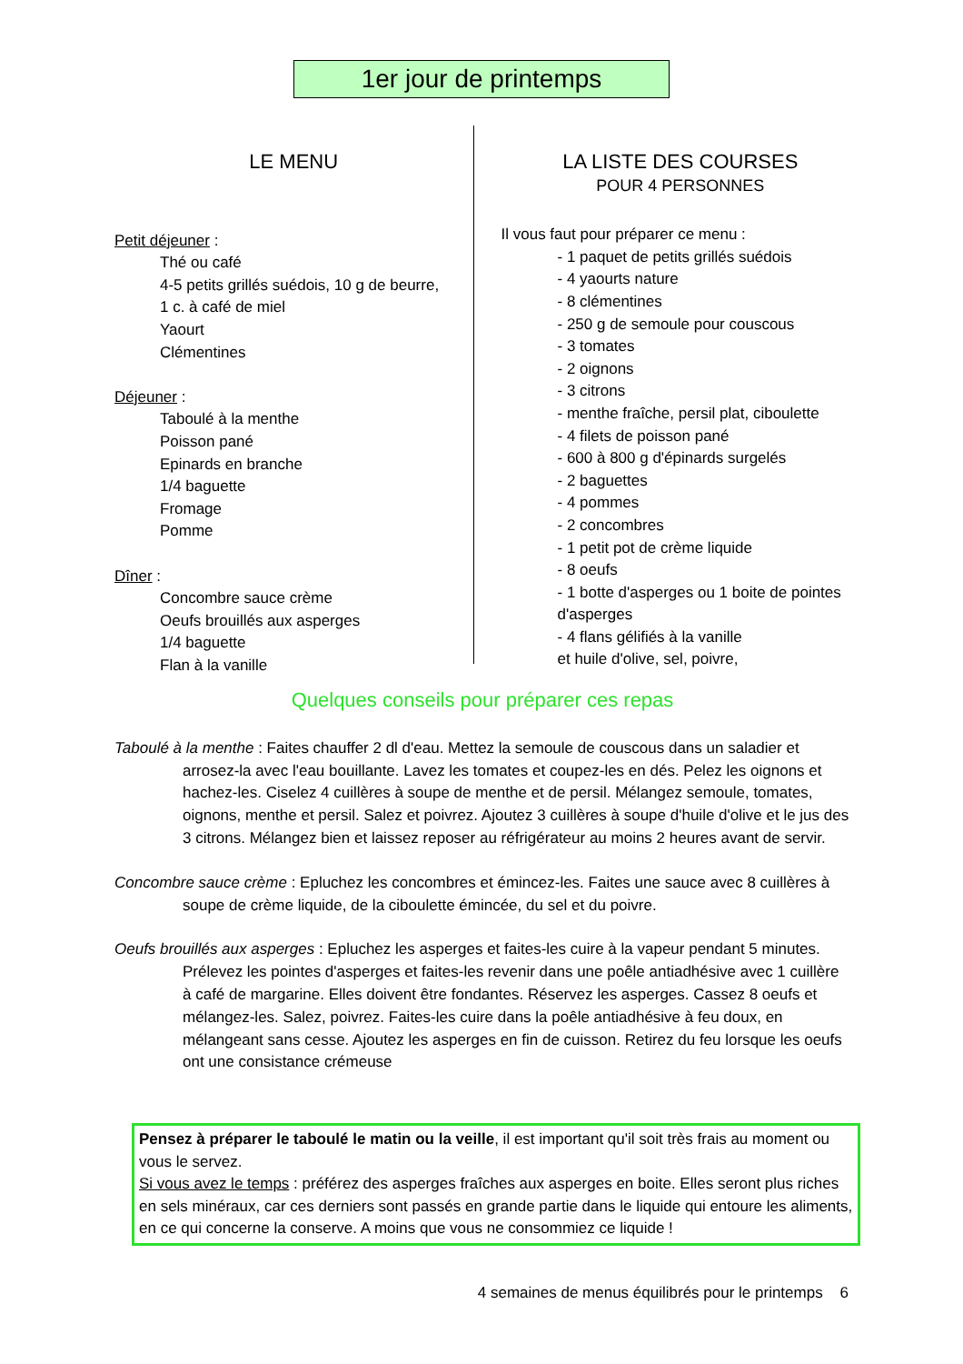1er jour de printemps
LE MENU
Petit déjeuner :
Thé ou café
4-5 petits grillés suédois, 10 g de beurre,
1 c. à café de miel
Yaourt
Clémentines
Déjeuner :
Taboulé à la menthe
Poisson pané
Epinards en branche
1/4 baguette
Fromage
Pomme
Dîner :
Concombre sauce crème
Oeufs brouillés aux asperges
1/4 baguette
Flan à la vanille
LA LISTE DES COURSES
POUR 4 PERSONNES
Il vous faut pour préparer ce menu :
- 1 paquet de petits grillés suédois
- 4 yaourts nature
- 8 clémentines
- 250 g de semoule pour couscous
- 3 tomates
- 2 oignons
- 3 citrons
- menthe fraîche, persil plat, ciboulette
- 4 filets de poisson pané
- 600 à 800 g d'épinards surgelés
- 2 baguettes
- 4 pommes
- 2 concombres
- 1 petit pot de crème liquide
- 8 oeufs
- 1 botte d'asperges ou 1 boite de pointes d'asperges
- 4 flans gélifiés à la vanille
et huile d'olive, sel, poivre,
Quelques conseils pour préparer ces repas
Taboulé à la menthe : Faites chauffer 2 dl d'eau. Mettez la semoule de couscous dans un saladier et arrosez-la avec l'eau bouillante. Lavez les tomates et coupez-les en dés. Pelez les oignons et hachez-les. Ciselez 4 cuillères à soupe de menthe et de persil. Mélangez semoule, tomates, oignons, menthe et persil. Salez et poivrez. Ajoutez 3 cuillères à soupe d'huile d'olive et le jus des 3 citrons. Mélangez bien et laissez reposer au réfrigérateur au moins 2 heures avant de servir.
Concombre sauce crème : Epluchez les concombres et émincez-les. Faites une sauce avec 8 cuillères à soupe de crème liquide, de la ciboulette émincée, du sel et du poivre.
Oeufs brouillés aux asperges : Epluchez les asperges et faites-les cuire à la vapeur pendant 5 minutes. Prélevez les pointes d'asperges et faites-les revenir dans une poêle antiadhésive avec 1 cuillère à café de margarine. Elles doivent être fondantes. Réservez les asperges. Cassez 8 oeufs et mélangez-les. Salez, poivrez. Faites-les cuire dans la poêle antiadhésive à feu doux, en mélangeant sans cesse. Ajoutez les asperges en fin de cuisson. Retirez du feu lorsque les oeufs ont une consistance crémeuse
Pensez à préparer le taboulé le matin ou la veille, il est important qu'il soit très frais au moment ou vous le servez.
Si vous avez le temps : préférez des asperges fraîches aux asperges en boite. Elles seront plus riches en sels minéraux, car ces derniers sont passés en grande partie dans le liquide qui entoure les aliments, en ce qui concerne la conserve. A moins que vous ne consommiez ce liquide !
4 semaines de menus équilibrés pour le printemps 6